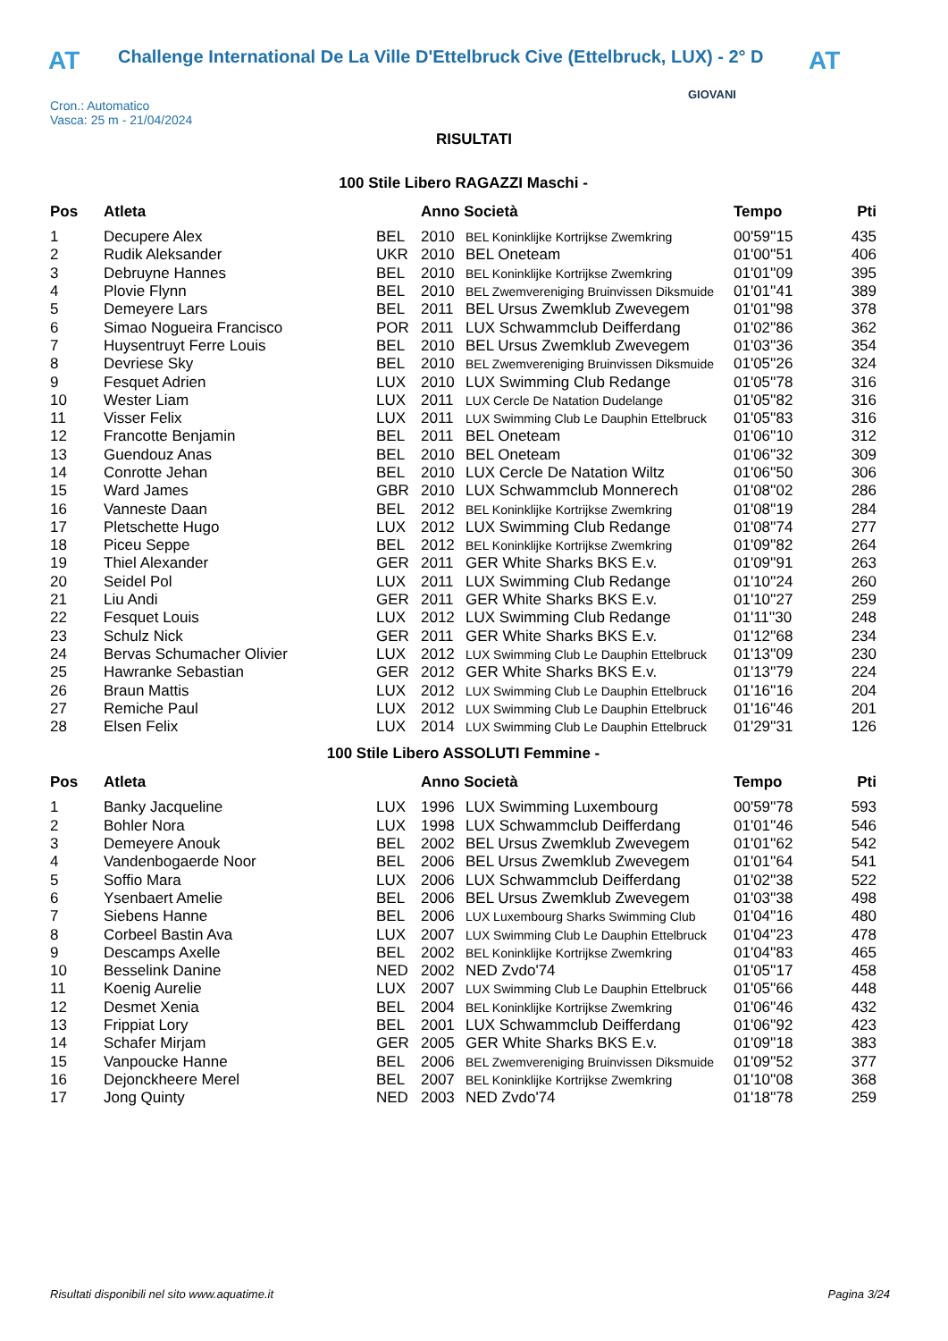AT Challenge International De La Ville D'Ettelbruck Cive (Ettelbruck, LUX) - 2° D AT
Cron.: Automatico
Vasca: 25 m - 21/04/2024
GIOVANI
RISULTATI
100 Stile Libero RAGAZZI Maschi -
| Pos | Atleta | | Anno Società | | Tempo | Pti |
| --- | --- | --- | --- | --- | --- | --- |
| 1 | Decupere Alex | BEL | 2010 | BEL Koninklijke Kortrijkse Zwemkring | 00'59''15 | 435 |
| 2 | Rudik Aleksander | UKR | 2010 | BEL Oneteam | 01'00''51 | 406 |
| 3 | Debruyne Hannes | BEL | 2010 | BEL Koninklijke Kortrijkse Zwemkring | 01'01''09 | 395 |
| 4 | Plovie Flynn | BEL | 2010 | BEL Zwemvereniging Bruinvissen Diksmuide | 01'01''41 | 389 |
| 5 | Demeyere Lars | BEL | 2011 | BEL Ursus Zwemklub Zwevegem | 01'01''98 | 378 |
| 6 | Simao Nogueira Francisco | POR | 2011 | LUX Schwammclub Deifferdang | 01'02''86 | 362 |
| 7 | Huysentruyt Ferre Louis | BEL | 2010 | BEL Ursus Zwemklub Zwevegem | 01'03''36 | 354 |
| 8 | Devriese Sky | BEL | 2010 | BEL Zwemvereniging Bruinvissen Diksmuide | 01'05''26 | 324 |
| 9 | Fesquet Adrien | LUX | 2010 | LUX Swimming Club Redange | 01'05''78 | 316 |
| 10 | Wester Liam | LUX | 2011 | LUX Cercle De Natation Dudelange | 01'05''82 | 316 |
| 11 | Visser Felix | LUX | 2011 | LUX Swimming Club Le Dauphin Ettelbruck | 01'05''83 | 316 |
| 12 | Francotte Benjamin | BEL | 2011 | BEL Oneteam | 01'06''10 | 312 |
| 13 | Guendouz Anas | BEL | 2010 | BEL Oneteam | 01'06''32 | 309 |
| 14 | Conrotte Jehan | BEL | 2010 | LUX Cercle De Natation Wiltz | 01'06''50 | 306 |
| 15 | Ward James | GBR | 2010 | LUX Schwammclub Monnerech | 01'08''02 | 286 |
| 16 | Vanneste Daan | BEL | 2012 | BEL Koninklijke Kortrijkse Zwemkring | 01'08''19 | 284 |
| 17 | Pletschette Hugo | LUX | 2012 | LUX Swimming Club Redange | 01'08''74 | 277 |
| 18 | Piceu Seppe | BEL | 2012 | BEL Koninklijke Kortrijkse Zwemkring | 01'09''82 | 264 |
| 19 | Thiel Alexander | GER | 2011 | GER White Sharks BKS E.v. | 01'09''91 | 263 |
| 20 | Seidel Pol | LUX | 2011 | LUX Swimming Club Redange | 01'10''24 | 260 |
| 21 | Liu Andi | GER | 2011 | GER White Sharks BKS E.v. | 01'10''27 | 259 |
| 22 | Fesquet Louis | LUX | 2012 | LUX Swimming Club Redange | 01'11''30 | 248 |
| 23 | Schulz Nick | GER | 2011 | GER White Sharks BKS E.v. | 01'12''68 | 234 |
| 24 | Bervas Schumacher Olivier | LUX | 2012 | LUX Swimming Club Le Dauphin Ettelbruck | 01'13''09 | 230 |
| 25 | Hawranke Sebastian | GER | 2012 | GER White Sharks BKS E.v. | 01'13''79 | 224 |
| 26 | Braun Mattis | LUX | 2012 | LUX Swimming Club Le Dauphin Ettelbruck | 01'16''16 | 204 |
| 27 | Remiche Paul | LUX | 2012 | LUX Swimming Club Le Dauphin Ettelbruck | 01'16''46 | 201 |
| 28 | Elsen Felix | LUX | 2014 | LUX Swimming Club Le Dauphin Ettelbruck | 01'29''31 | 126 |
100 Stile Libero ASSOLUTI Femmine -
| Pos | Atleta | | Anno Società | | Tempo | Pti |
| --- | --- | --- | --- | --- | --- | --- |
| 1 | Banky Jacqueline | LUX | 1996 | LUX Swimming Luxembourg | 00'59''78 | 593 |
| 2 | Bohler Nora | LUX | 1998 | LUX Schwammclub Deifferdang | 01'01''46 | 546 |
| 3 | Demeyere Anouk | BEL | 2002 | BEL Ursus Zwemklub Zwevegem | 01'01''62 | 542 |
| 4 | Vandenbogaerde Noor | BEL | 2006 | BEL Ursus Zwemklub Zwevegem | 01'01''64 | 541 |
| 5 | Soffio Mara | LUX | 2006 | LUX Schwammclub Deifferdang | 01'02''38 | 522 |
| 6 | Ysenbaert Amelie | BEL | 2006 | BEL Ursus Zwemklub Zwevegem | 01'03''38 | 498 |
| 7 | Siebens Hanne | BEL | 2006 | LUX Luxembourg Sharks Swimming Club | 01'04''16 | 480 |
| 8 | Corbeel Bastin Ava | LUX | 2007 | LUX Swimming Club Le Dauphin Ettelbruck | 01'04''23 | 478 |
| 9 | Descamps Axelle | BEL | 2002 | BEL Koninklijke Kortrijkse Zwemkring | 01'04''83 | 465 |
| 10 | Besselink Danine | NED | 2002 | NED Zvdo'74 | 01'05''17 | 458 |
| 11 | Koenig Aurelie | LUX | 2007 | LUX Swimming Club Le Dauphin Ettelbruck | 01'05''66 | 448 |
| 12 | Desmet Xenia | BEL | 2004 | BEL Koninklijke Kortrijkse Zwemkring | 01'06''46 | 432 |
| 13 | Frippiat Lory | BEL | 2001 | LUX Schwammclub Deifferdang | 01'06''92 | 423 |
| 14 | Schafer Mirjam | GER | 2005 | GER White Sharks BKS E.v. | 01'09''18 | 383 |
| 15 | Vanpoucke Hanne | BEL | 2006 | BEL Zwemvereniging Bruinvissen Diksmuide | 01'09''52 | 377 |
| 16 | Dejonckheere Merel | BEL | 2007 | BEL Koninklijke Kortrijkse Zwemkring | 01'10''08 | 368 |
| 17 | Jong Quinty | NED | 2003 | NED Zvdo'74 | 01'18''78 | 259 |
Risultati disponibili nel sito www.aquatime.it Pagina 3/24